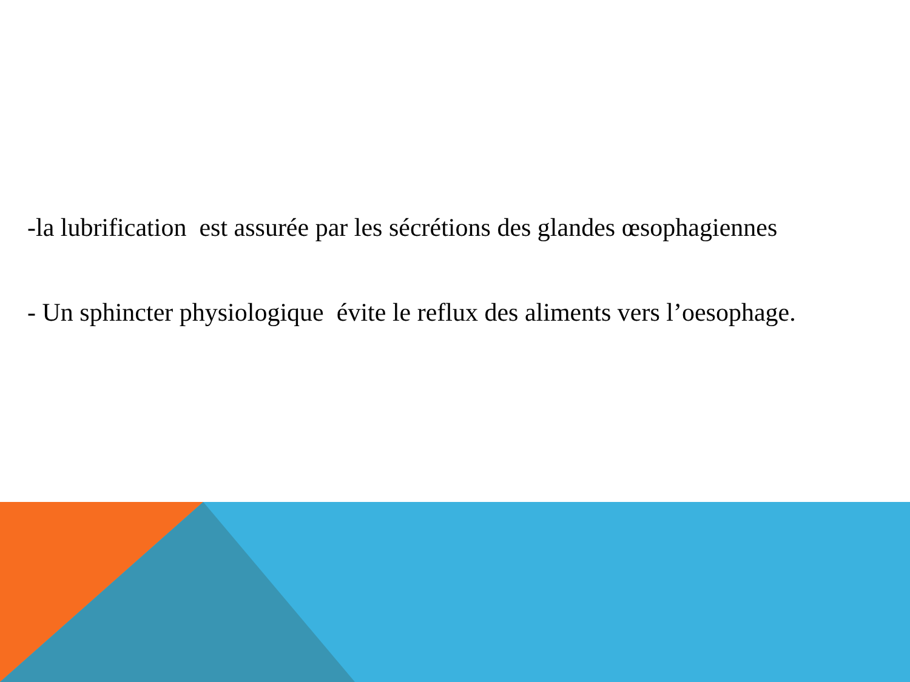-la lubrification est assurée par les sécrétions des glandes œsophagiennes
- Un sphincter physiologique évite le reflux des aliments vers l’oesophage.